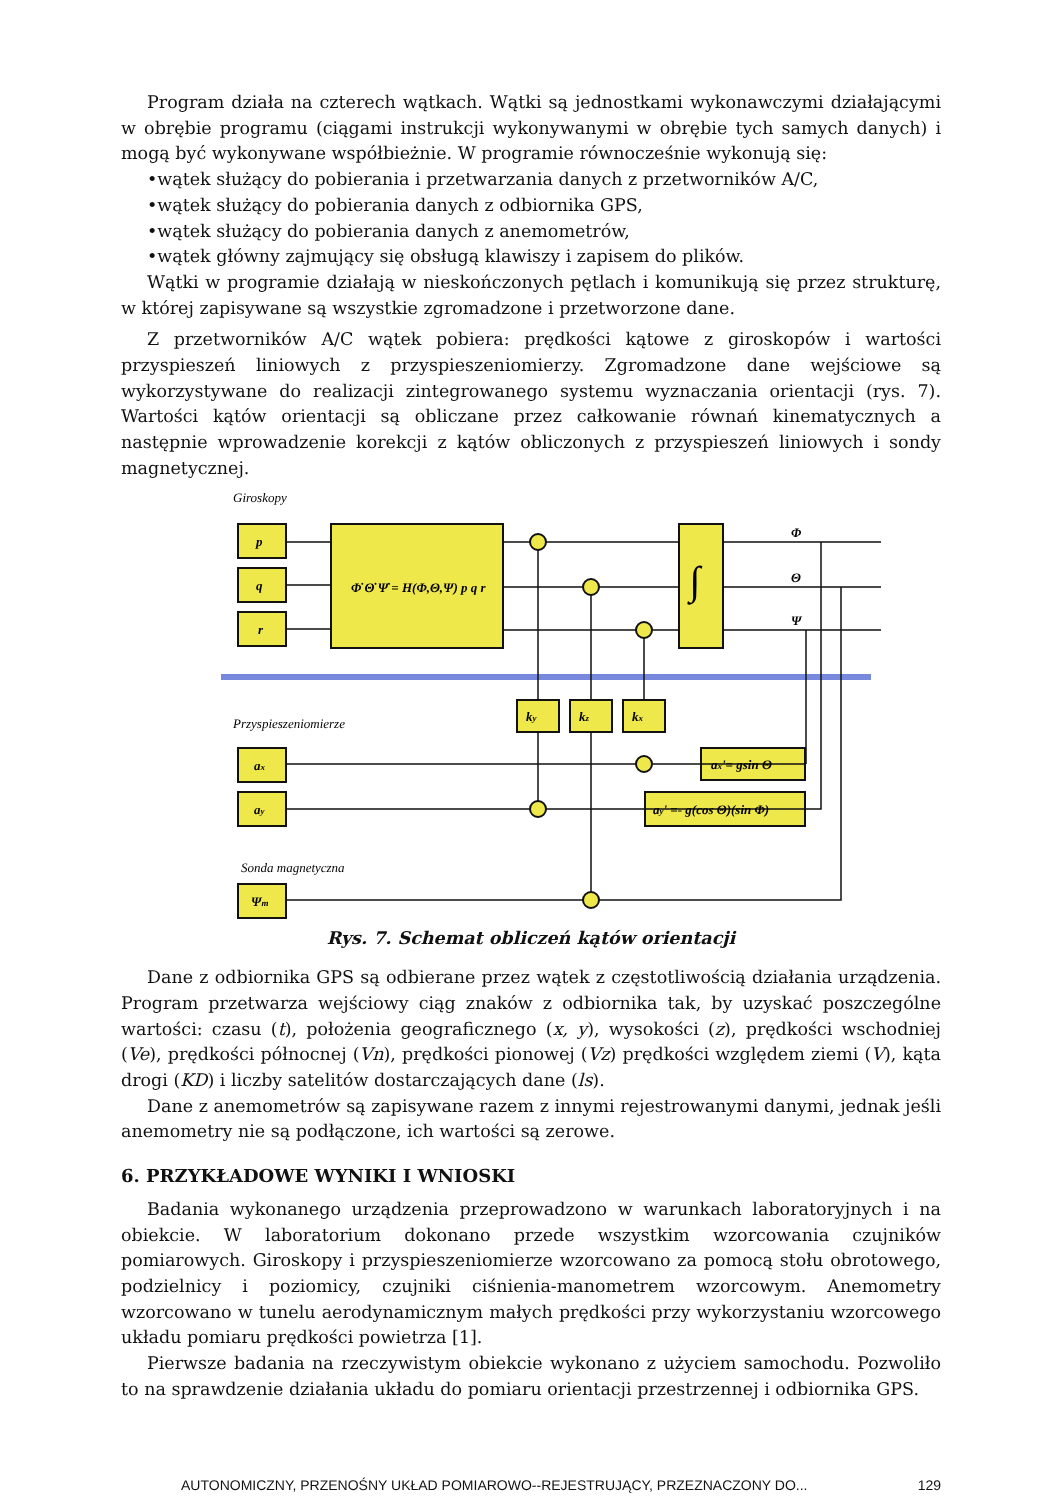Program działa na czterech wątkach. Wątki są jednostkami wykonawczymi działającymi w obrębie programu (ciągami instrukcji wykonywanymi w obrębie tych samych danych) i mogą być wykonywane współbieżnie. W programie równocześnie wykonują się:
•wątek służący do pobierania i przetwarzania danych z przetworników A/C,
•wątek służący do pobierania danych z odbiornika GPS,
•wątek służący do pobierania danych z anemometrów,
•wątek główny zajmujący się obsługą klawiszy i zapisem do plików.
Wątki w programie działają w nieskończonych pętlach i komunikują się przez strukturę, w której zapisywane są wszystkie zgromadzone i przetworzone dane.
Z przetworników A/C wątek pobiera: prędkości kątowe z giroskopów i wartości przyspieszeń liniowych z przyspieszeniomierzy. Zgromadzone dane wejściowe są wykorzystywane do realizacji zintegrowanego systemu wyznaczania orientacji (rys. 7). Wartości kątów orientacji są obliczane przez całkowanie równań kinematycznych a następnie wprowadzenie korekcji z kątów obliczonych z przyspieszeń liniowych i sondy magnetycznej.
Giroskopy
Przyspieszeniomierze
Sonda magnetyczna
p
q
r
Φ̇ Θ̇ Ψ̇ = H(Φ,Θ,Ψ) p q r
ky
kz
kx
ax
ay
Ψm
ax'= gsin Θ
ay' =- g(cos Θ)(sin Φ)
Φ
Θ
Ψ
∫
Rys. 7. Schemat obliczeń kątów orientacji
Dane z odbiornika GPS są odbierane przez wątek z częstotliwością działania urządzenia. Program przetwarza wejściowy ciąg znaków z odbiornika tak, by uzyskać poszczególne wartości: czasu (t), położenia geograficznego (x, y), wysokości (z), prędkości wschodniej (Ve), prędkości północnej (Vn), prędkości pionowej (Vz) prędkości względem ziemi (V), kąta drogi (KD) i liczby satelitów dostarczających dane (ls).
Dane z anemometrów są zapisywane razem z innymi rejestrowanymi danymi, jednak jeśli anemometry nie są podłączone, ich wartości są zerowe.
6. PRZYKŁADOWE WYNIKI I WNIOSKI
Badania wykonanego urządzenia przeprowadzono w warunkach laboratoryjnych i na obiekcie. W laboratorium dokonano przede wszystkim wzorcowania czujników pomiarowych. Giroskopy i przyspieszeniomierze wzorcowano za pomocą stołu obrotowego, podzielnicy i poziomicy, czujniki ciśnienia-manometrem wzorcowym. Anemometry wzorcowano w tunelu aerodynamicznym małych prędkości przy wykorzystaniu wzorcowego układu pomiaru prędkości powietrza [1].
Pierwsze badania na rzeczywistym obiekcie wykonano z użyciem samochodu. Pozwoliło to na sprawdzenie działania układu do pomiaru orientacji przestrzennej i odbiornika GPS.
AUTONOMICZNY, PRZENOŚNY UKŁAD POMIAROWO--REJESTRUJĄCY, PRZEZNACZONY DO... 129